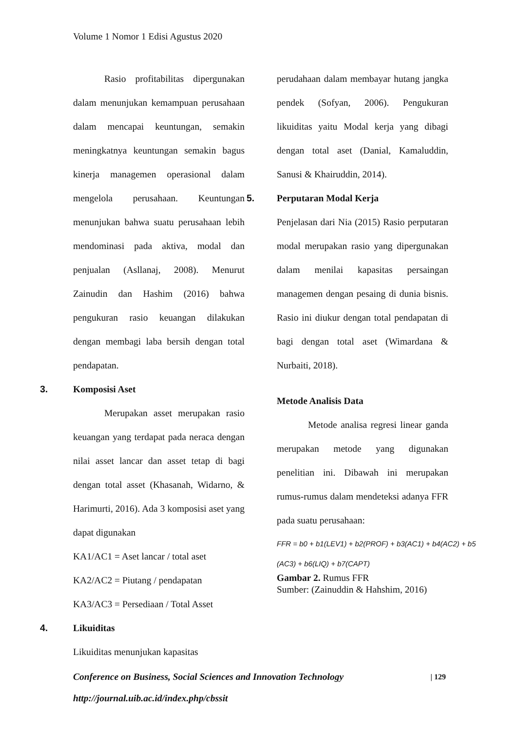Volume 1 Nomor 1 Edisi Agustus 2020
Rasio profitabilitas dipergunakan dalam menunjukan kemampuan perusahaan dalam mencapai keuntungan, semakin meningkatnya keuntungan semakin bagus kinerja managemen operasional dalam mengelola perusahaan. Keuntungan menunjukan bahwa suatu perusahaan lebih mendominasi pada aktiva, modal dan penjualan (Asllanaj, 2008). Menurut Zainudin dan Hashim (2016) bahwa pengukuran rasio keuangan dilakukan dengan membagi laba bersih dengan total pendapatan.
3. Komposisi Aset
Merupakan asset merupakan rasio keuangan yang terdapat pada neraca dengan nilai asset lancar dan asset tetap di bagi dengan total asset (Khasanah, Widarno, & Harimurti, 2016). Ada 3 komposisi aset yang dapat digunakan
KA1/AC1 = Aset lancar / total aset
KA2/AC2 = Piutang / pendapatan
KA3/AC3 = Persediaan / Total Asset
4. Likuiditas
Likuiditas menunjukan kapasitas
perudahaan dalam membayar hutang jangka pendek (Sofyan, 2006). Pengukuran likuiditas yaitu Modal kerja yang dibagi dengan total aset (Danial, Kamaluddin, Sanusi & Khairuddin, 2014).
5. Perputaran Modal Kerja
Penjelasan dari Nia (2015) Rasio perputaran modal merupakan rasio yang dipergunakan dalam menilai kapasitas persaingan managemen dengan pesaing di dunia bisnis. Rasio ini diukur dengan total pendapatan di bagi dengan total aset (Wimardana & Nurbaiti, 2018).
Metode Analisis Data
Metode analisa regresi linear ganda merupakan metode yang digunakan penelitian ini. Dibawah ini merupakan rumus-rumus dalam mendeteksi adanya FFR pada suatu perusahaan:
FFR = b0 + b1(LEV1) + b2(PROF) + b3(AC1) + b4(AC2) + b5
(AC3) + b6(LIQ) + b7(CAPT)
Gambar 2. Rumus FFR
Sumber: (Zainuddin & Hahshim, 2016)
Conference on Business, Social Sciences and Innovation Technology | 129
http://journal.uib.ac.id/index.php/cbssit